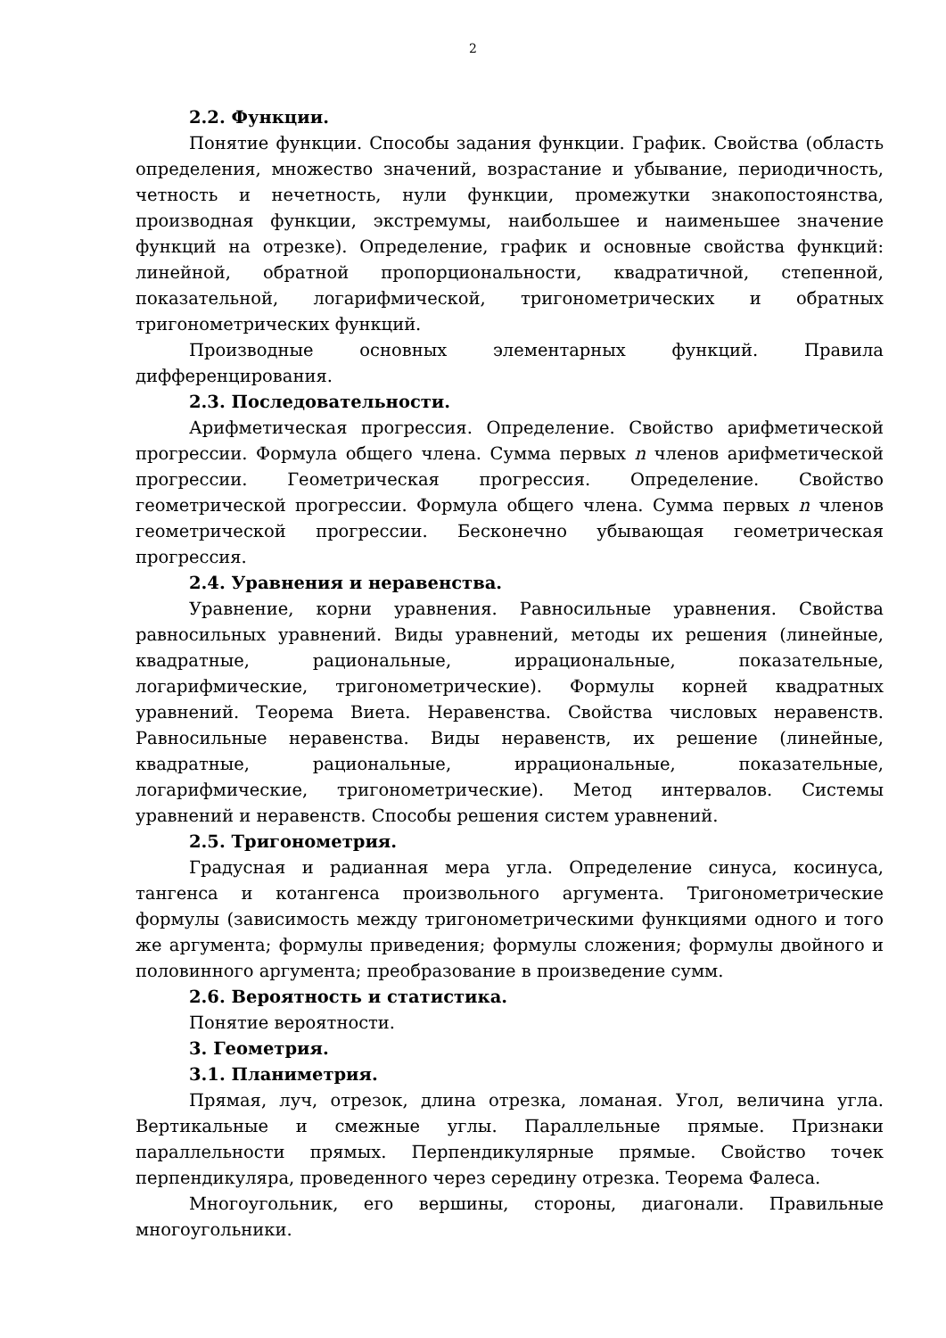2
2.2. Функции.
Понятие функции. Способы задания функции. График. Свойства (область определения, множество значений, возрастание и убывание, периодичность, четность и нечетность, нули функции, промежутки знакопостоянства, производная функции, экстремумы, наибольшее и наименьшее значение функций на отрезке). Определение, график и основные свойства функций: линейной, обратной пропорциональности, квадратичной, степенной, показательной, логарифмической, тригонометрических и обратных тригонометрических функций.
Производные основных элементарных функций. Правила дифференцирования.
2.3. Последовательности.
Арифметическая прогрессия. Определение. Свойство арифметической прогрессии. Формула общего члена. Сумма первых n членов арифметической прогрессии. Геометрическая прогрессия. Определение. Свойство геометрической прогрессии. Формула общего члена. Сумма первых n членов геометрической прогрессии. Бесконечно убывающая геометрическая прогрессия.
2.4. Уравнения и неравенства.
Уравнение, корни уравнения. Равносильные уравнения. Свойства равносильных уравнений. Виды уравнений, методы их решения (линейные, квадратные, рациональные, иррациональные, показательные, логарифмические, тригонометрические). Формулы корней квадратных уравнений. Теорема Виета. Неравенства. Свойства числовых неравенств. Равносильные неравенства. Виды неравенств, их решение (линейные, квадратные, рациональные, иррациональные, показательные, логарифмические, тригонометрические). Метод интервалов. Системы уравнений и неравенств. Способы решения систем уравнений.
2.5. Тригонометрия.
Градусная и радианная мера угла. Определение синуса, косинуса, тангенса и котангенса произвольного аргумента. Тригонометрические формулы (зависимость между тригонометрическими функциями одного и того же аргумента; формулы приведения; формулы сложения; формулы двойного и половинного аргумента; преобразование в произведение сумм.
2.6. Вероятность и статистика.
Понятие вероятности.
3. Геометрия.
3.1. Планиметрия.
Прямая, луч, отрезок, длина отрезка, ломаная. Угол, величина угла. Вертикальные и смежные углы. Параллельные прямые. Признаки параллельности прямых. Перпендикулярные прямые. Свойство точек перпендикуляра, проведенного через середину отрезка. Теорема Фалеса.
Многоугольник, его вершины, стороны, диагонали. Правильные многоугольники.